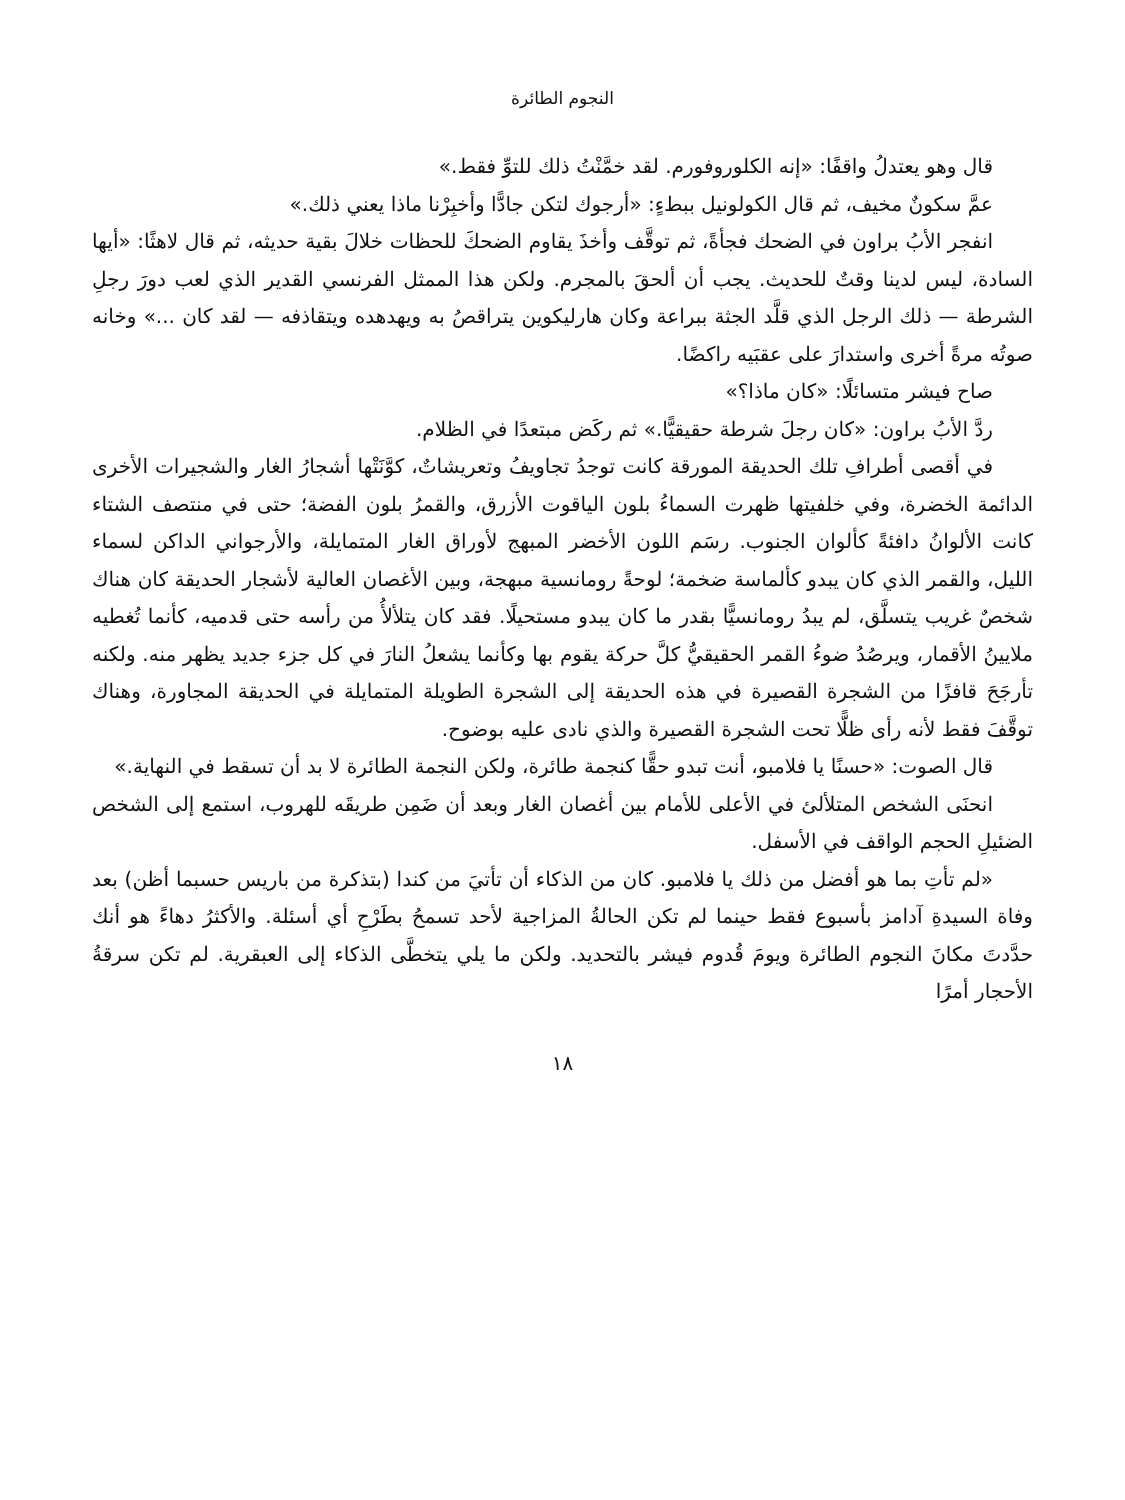النجوم الطائرة
قال وهو يعتدلُ واقفًا: «إنه الكلوروفورم. لقد خمَّنْتُ ذلك للتوِّ فقط.»
عمَّ سكونٌ مخيف، ثم قال الكولونيل ببطءٍ: «أرجوك لتكن جادًّا وأخبِرْنا ماذا يعني ذلك.»
انفجر الأبُ براون في الضحك فجأةً، ثم توقَّف وأخذَ يقاوم الضحكَ للحظات خلالَ بقية حديثه، ثم قال لاهثًا: «أيها السادة، ليس لدينا وقتٌ للحديث. يجب أن ألحقَ بالمجرم. ولكن هذا الممثل الفرنسي القدير الذي لعب دورَ رجلِ الشرطة — ذلك الرجل الذي قلَّد الجثة ببراعة وكان هارليكوين يتراقصُ به ويهدهده ويتقاذفه — لقد كان ...» وخانه صوتُه مرةً أخرى واستدارَ على عقبَيه راكضًا.
صاح فيشر متسائلًا: «كان ماذا؟»
ردَّ الأبُ براون: «كان رجلَ شرطة حقيقيًّا.» ثم ركَض مبتعدًا في الظلام.
في أقصى أطرافِ تلك الحديقة المورقة كانت توجدُ تجاويفُ وتعريشاتٌ، كوَّنَتْها أشجارُ الغار والشجيرات الأخرى الدائمة الخضرة، وفي خلفيتها ظهرت السماءُ بلون الياقوت الأزرق، والقمرُ بلون الفضة؛ حتى في منتصف الشتاء كانت الألوانُ دافئةً كألوان الجنوب. رسَم اللون الأخضر المبهج لأوراق الغار المتمايلة، والأرجواني الداكن لسماء الليل، والقمر الذي كان يبدو كألماسة ضخمة؛ لوحةً رومانسية مبهجة، وبين الأغصان العالية لأشجار الحديقة كان هناك شخصٌ غريب يتسلَّق، لم يبدُ رومانسيًّا بقدر ما كان يبدو مستحيلًا. فقد كان يتلألأُ من رأسه حتى قدميه، كأنما تُغطيه ملايينُ الأقمار، ويرصُدُ ضوءُ القمر الحقيقيُّ كلَّ حركة يقوم بها وكأنما يشعلُ النارَ في كل جزء جديد يظهر منه. ولكنه تأرجَحَ قافزًا من الشجرة القصيرة في هذه الحديقة إلى الشجرة الطويلة المتمايلة في الحديقة المجاورة، وهناك توقَّفَ فقط لأنه رأى ظلًّا تحت الشجرة القصيرة والذي نادى عليه بوضوح.
قال الصوت: «حسنًا يا فلامبو، أنت تبدو حقًّا كنجمة طائرة، ولكن النجمة الطائرة لا بد أن تسقط في النهاية.»
انحنَى الشخص المتلألئ في الأعلى للأمام بين أغصان الغار وبعد أن ضَمِن طريقَه للهروب، استمع إلى الشخص الضئيلِ الحجم الواقف في الأسفل.
«لم تأتِ بما هو أفضل من ذلك يا فلامبو. كان من الذكاء أن تأتيَ من كندا (بتذكرة من باريس حسبما أظن) بعد وفاة السيدةِ آدامز بأسبوع فقط حينما لم تكن الحالةُ المزاجية لأحد تسمحُ بطَرْحِ أي أسئلة. والأكثرُ دهاءً هو أنك حدَّدتَ مكانَ النجوم الطائرة ويومَ قُدوم فيشر بالتحديد. ولكن ما يلي يتخطَّى الذكاء إلى العبقرية. لم تكن سرقةُ الأحجار أمرًا
١٨